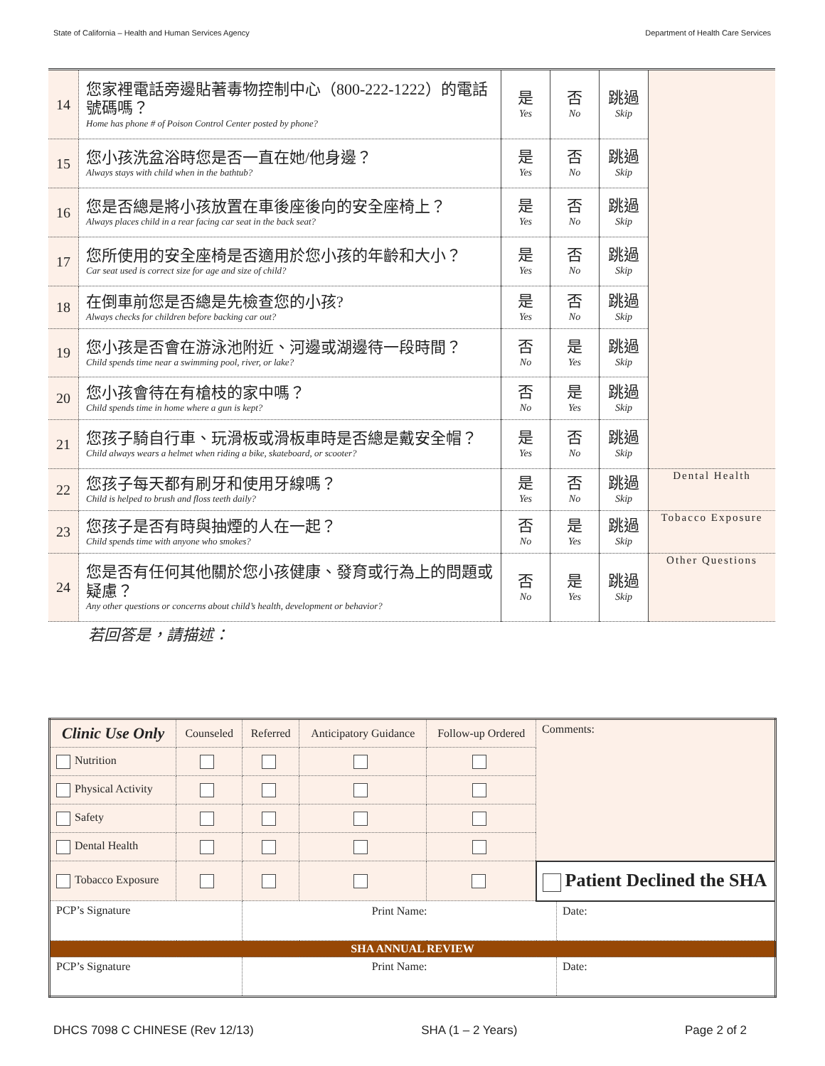State of California – Health and Human Services Agency Department of Health Care Services
| 14 | 您家裡電話旁邊貼著毒物控制中心（800-222-1222）的電話號碼嗎？ Home has phone # of Poison Control Center posted by phone? | 是 Yes | 否 No | 跳過 Skip | |
| 15 | 您小孩洗盆浴時您是否一直在她/他身邊？ Always stays with child when in the bathtub? | 是 Yes | 否 No | 跳過 Skip | |
| 16 | 您是否總是將小孩放置在車後座後向的安全座椅上？ Always places child in a rear facing car seat in the back seat? | 是 Yes | 否 No | 跳過 Skip | |
| 17 | 您所使用的安全座椅是否適用於您小孩的年齡和大小？ Car seat used is correct size for age and size of child? | 是 Yes | 否 No | 跳過 Skip | |
| 18 | 在倒車前您是否總是先檢查您的小孩? Always checks for children before backing car out? | 是 Yes | 否 No | 跳過 Skip | |
| 19 | 您小孩是否會在游泳池附近、河邊或湖邊待一段時間？ Child spends time near a swimming pool, river, or lake? | 否 No | 是 Yes | 跳過 Skip | |
| 20 | 您小孩會待在有槍枝的家中嗎？ Child spends time in home where a gun is kept? | 否 No | 是 Yes | 跳過 Skip | |
| 21 | 您孩子騎自行車、玩滑板或滑板車時是否總是戴安全帽？ Child always wears a helmet when riding a bike, skateboard, or scooter? | 是 Yes | 否 No | 跳過 Skip | |
| 22 | 您孩子每天都有刷牙和使用牙線嗎？ Child is helped to brush and floss teeth daily? | 是 Yes | 否 No | 跳過 Skip | Dental Health |
| 23 | 您孩子是否有時與抽煙的人在一起？ Child spends time with anyone who smokes? | 否 No | 是 Yes | 跳過 Skip | Tobacco Exposure |
| 24 | 您是否有任何其他關於您小孩健康、發育或行為上的問題或疑慮？ Any other questions or concerns about child’s health, development or behavior? | 否 No | 是 Yes | 跳過 Skip | Other Questions |
若回答是，請描述：
| Clinic Use Only | Counseled | Referred | Anticipatory Guidance | Follow-up Ordered | Comments: | |
| Nutrition | | | | | | |
| Physical Activity | | | | | | |
| Safety | | | | | | |
| Dental Health | | | | | | |
| Tobacco Exposure | | | | | Patient Declined the SHA | |
| PCP’s Signature | | Print Name: | | | | Date: |
| SHA ANNUAL REVIEW | | | | | | |
| PCP’s Signature | | Print Name: | | | | Date: |
DHCS 7098 C CHINESE (Rev 12/13) SHA (1 – 2 Years) Page 2 of 2